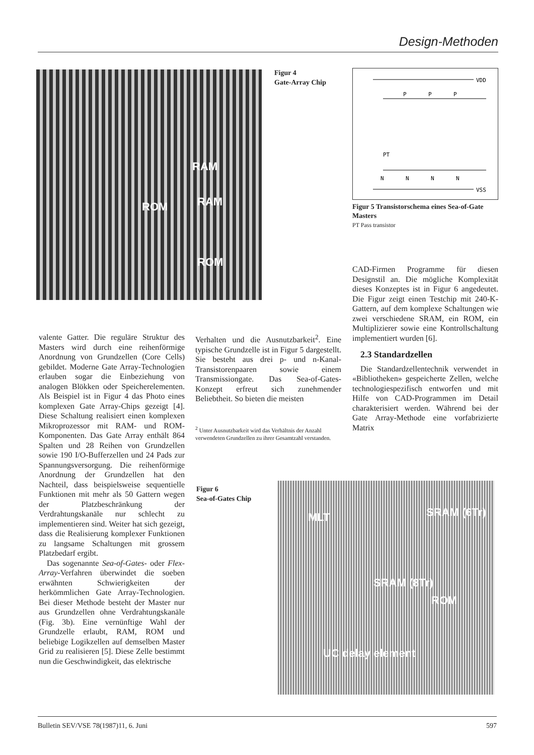Design-Methoden
RAM
RAM ROM
ROM
Figur 4
Gate-Array Chip
VDD
P
P
P
N
N
N
N
PT
VSS
Figur 5 Transistorschema eines Sea-of-Gate Masters
PT Pass transistor
valente Gatter. Die reguläre Struktur des Masters wird durch eine reihenförmige Anordnung von Grundzellen (Core Cells) gebildet. Moderne Gate Array-Technologien erlauben sogar die Einbeziehung von analogen Blökken oder Speicherelementen. Als Beispiel ist in Figur 4 das Photo eines komplexen Gate Array-Chips gezeigt [4]. Diese Schaltung realisiert einen komplexen Mikroprozessor mit RAM- und ROM-Komponenten. Das Gate Array enthält 864 Spalten und 28 Reihen von Grundzellen sowie 190 I/O-Bufferzellen und 24 Pads zur Spannungsversorgung. Die reihenförmige Anordnung der Grundzellen hat den Nachteil, dass beispielsweise sequentielle Funktionen mit mehr als 50 Gattern wegen der Platzbeschränkung der Verdrahtungskanäle nur schlecht zu implementieren sind. Weiter hat sich gezeigt, dass die Realisierung komplexer Funktionen zu langsame Schaltungen mit grossem Platzbedarf ergibt.
Das sogenannte Sea-of-Gates- oder Flex-Array-Verfahren überwindet die soeben erwähnten Schwierigkeiten der herkömmlichen Gate Array-Technologien. Bei dieser Methode besteht der Master nur aus Grundzellen ohne Verdrahtungskanäle (Fig. 3b). Eine vernünftige Wahl der Grundzelle erlaubt, RAM, ROM und beliebige Logikzellen auf demselben Master Grid zu realisieren [5]. Diese Zelle bestimmt nun die Geschwindigkeit, das elektrische
Verhalten und die Ausnutzbarkeit<sup>2</sup>. Eine typische Grundzelle ist in Figur 5 dargestellt. Sie besteht aus drei p- und n-Kanal-Transistorenpaaren sowie einem Transmissiongate. Das Sea-of-Gates-Konzept erfreut sich zunehmender Beliebtheit. So bieten die meisten
<sup>2</sup> Unter Ausnutzbarkeit wird das Verhältnis der Anzahl verwendeten Grundzellen zu ihrer Gesamtzahl verstanden.
CAD-Firmen Programme für diesen Designstil an. Die mögliche Komplexität dieses Konzeptes ist in Figur 6 angedeutet. Die Figur zeigt einen Testchip mit 240-K-Gattern, auf dem komplexe Schaltungen wie zwei verschiedene SRAM, ein ROM, ein Multiplizierer sowie eine Kontrollschaltung implementiert wurden [6].
2.3 Standardzellen
Die Standardzellentechnik verwendet in «Bibliotheken» gespeicherte Zellen, welche technologiespezifisch entworfen und mit Hilfe von CAD-Programmen im Detail charakterisiert werden. Während bei der Gate Array-Methode eine vorfabrizierte Matrix
Figur 6
Sea-of-Gates Chip
MLT SRAM (6Tr)
SRAM (8Tr)
ROM
UC delay element
Bulletin SEV/VSE 78(1987)11, 6. Juni 597